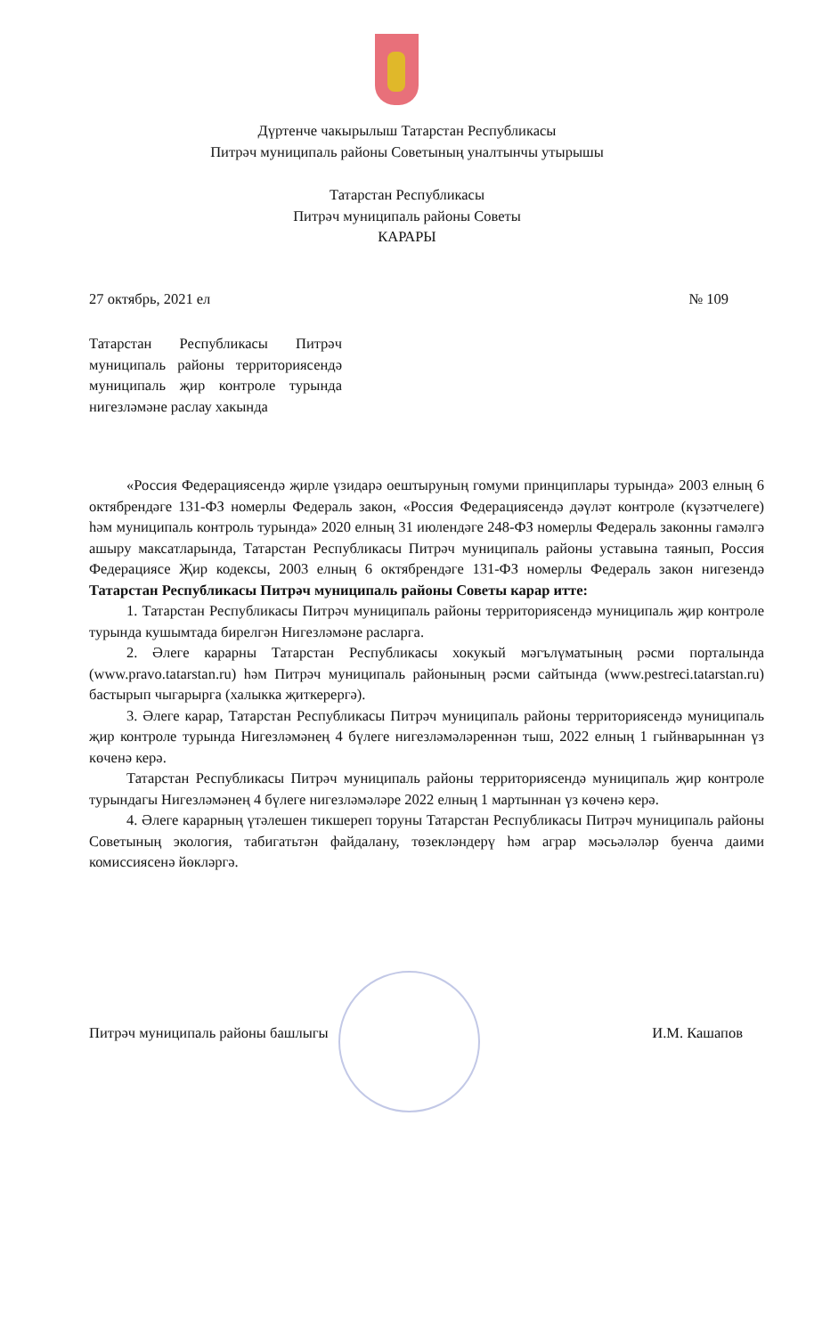Дүртенче чакырылыш Татарстан Республикасы
Питрәч муниципаль районы Советының уналтынчы утырышы
Татарстан Республикасы
Питрәч муниципаль районы Советы
КАРАРЫ
27 октябрь, 2021 ел № 109
Татарстан Республикасы Питрәч муниципаль районы территориясендә муниципаль җир контроле турында нигезләмәне раслау хакында
«Россия Федерациясендә җирле үзидарә оештыруның гомуми принциплары турында» 2003 елның 6 октябрендәге 131-ФЗ номерлы Федераль закон, «Россия Федерациясендә дәүләт контроле (күзәтчелеге) һәм муниципаль контроль турында» 2020 елның 31 июлендәге 248-ФЗ номерлы Федераль законны гамәлгә ашыру максатларында, Татарстан Республикасы Питрәч муниципаль районы уставына таянып, Россия Федерациясе Җир кодексы, 2003 елның 6 октябрендәге 131-ФЗ номерлы Федераль закон нигезендә Татарстан Республикасы Питрәч муниципаль районы Советы карар итте:
1. Татарстан Республикасы Питрәч муниципаль районы территориясендә муниципаль җир контроле турында кушымтада бирелгән Нигезләмәне расларга.
2. Әлеге карарны Татарстан Республикасы хокукый мәгълүматының рәсми порталында (www.pravo.tatarstan.ru) һәм Питрәч муниципаль районының рәсми сайтында (www.pestreci.tatarstan.ru) бастырып чыгарырга (халыкка җиткерергә).
3. Әлеге карар, Татарстан Республикасы Питрәч муниципаль районы территориясендә муниципаль җир контроле турында Нигезләмәнең 4 бүлеге нигезләмәләреннән тыш, 2022 елның 1 гыйнварыннан үз көченә керә.
Татарстан Республикасы Питрәч муниципаль районы территориясендә муниципаль җир контроле турындагы Нигезләмәнең 4 бүлеге нигезләмәләре 2022 елның 1 мартыннан үз көченә керә.
4. Әлеге карарның үтәлешен тикшереп торуны Татарстан Республикасы Питрәч муниципаль районы Советының экология, табигатьтән файдалану, төзекләндерү һәм аграр мәсьәләләр буенча даими комиссиясенә йөкләргә.
Питрәч муниципаль районы башлыгы И.М. Кашапов